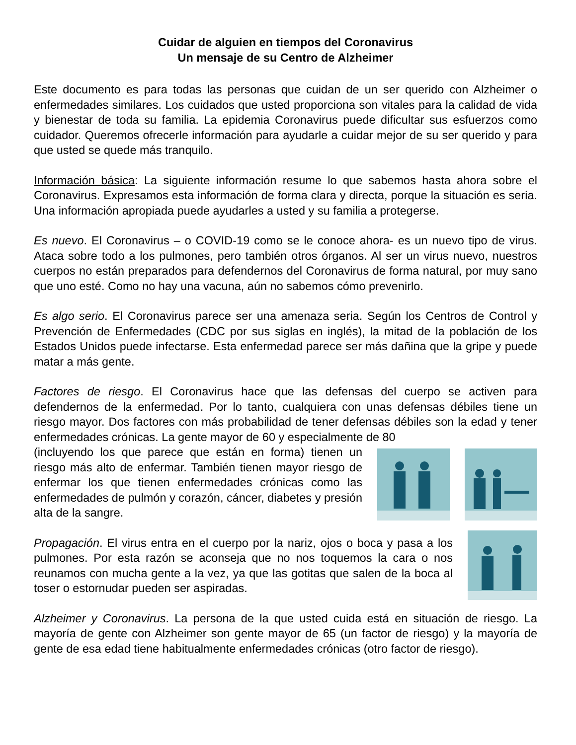Cuidar de alguien en tiempos del Coronavirus
Un mensaje de su Centro de Alzheimer
Este documento es para todas las personas que cuidan de un ser querido con Alzheimer o enfermedades similares. Los cuidados que usted proporciona son vitales para la calidad de vida y bienestar de toda su familia. La epidemia Coronavirus puede dificultar sus esfuerzos como cuidador. Queremos ofrecerle información para ayudarle a cuidar mejor de su ser querido y para que usted se quede más tranquilo.
Información básica: La siguiente información resume lo que sabemos hasta ahora sobre el Coronavirus. Expresamos esta información de forma clara y directa, porque la situación es seria. Una información apropiada puede ayudarles a usted y su familia a protegerse.
Es nuevo. El Coronavirus – o COVID-19 como se le conoce ahora- es un nuevo tipo de virus. Ataca sobre todo a los pulmones, pero también otros órganos. Al ser un virus nuevo, nuestros cuerpos no están preparados para defendernos del Coronavirus de forma natural, por muy sano que uno esté. Como no hay una vacuna, aún no sabemos cómo prevenirlo.
Es algo serio. El Coronavirus parece ser una amenaza seria. Según los Centros de Control y Prevención de Enfermedades (CDC por sus siglas en inglés), la mitad de la población de los Estados Unidos puede infectarse. Esta enfermedad parece ser más dañina que la gripe y puede matar a más gente.
Factores de riesgo. El Coronavirus hace que las defensas del cuerpo se activen para defendernos de la enfermedad. Por lo tanto, cualquiera con unas defensas débiles tiene un riesgo mayor. Dos factores con más probabilidad de tener defensas débiles son la edad y tener enfermedades crónicas. La gente mayor de 60 y especialmente de 80
(incluyendo los que parece que están en forma) tienen un riesgo más alto de enfermar. También tienen mayor riesgo de enfermar los que tienen enfermedades crónicas como las enfermedades de pulmón y corazón, cáncer, diabetes y presión alta de la sangre.
Propagación. El virus entra en el cuerpo por la nariz, ojos o boca y pasa a los pulmones. Por esta razón se aconseja que no nos toquemos la cara o nos reunamos con mucha gente a la vez, ya que las gotitas que salen de la boca al toser o estornudar pueden ser aspiradas.
Alzheimer y Coronavirus. La persona de la que usted cuida está en situación de riesgo. La mayoría de gente con Alzheimer son gente mayor de 65 (un factor de riesgo) y la mayoría de gente de esa edad tiene habitualmente enfermedades crónicas (otro factor de riesgo).